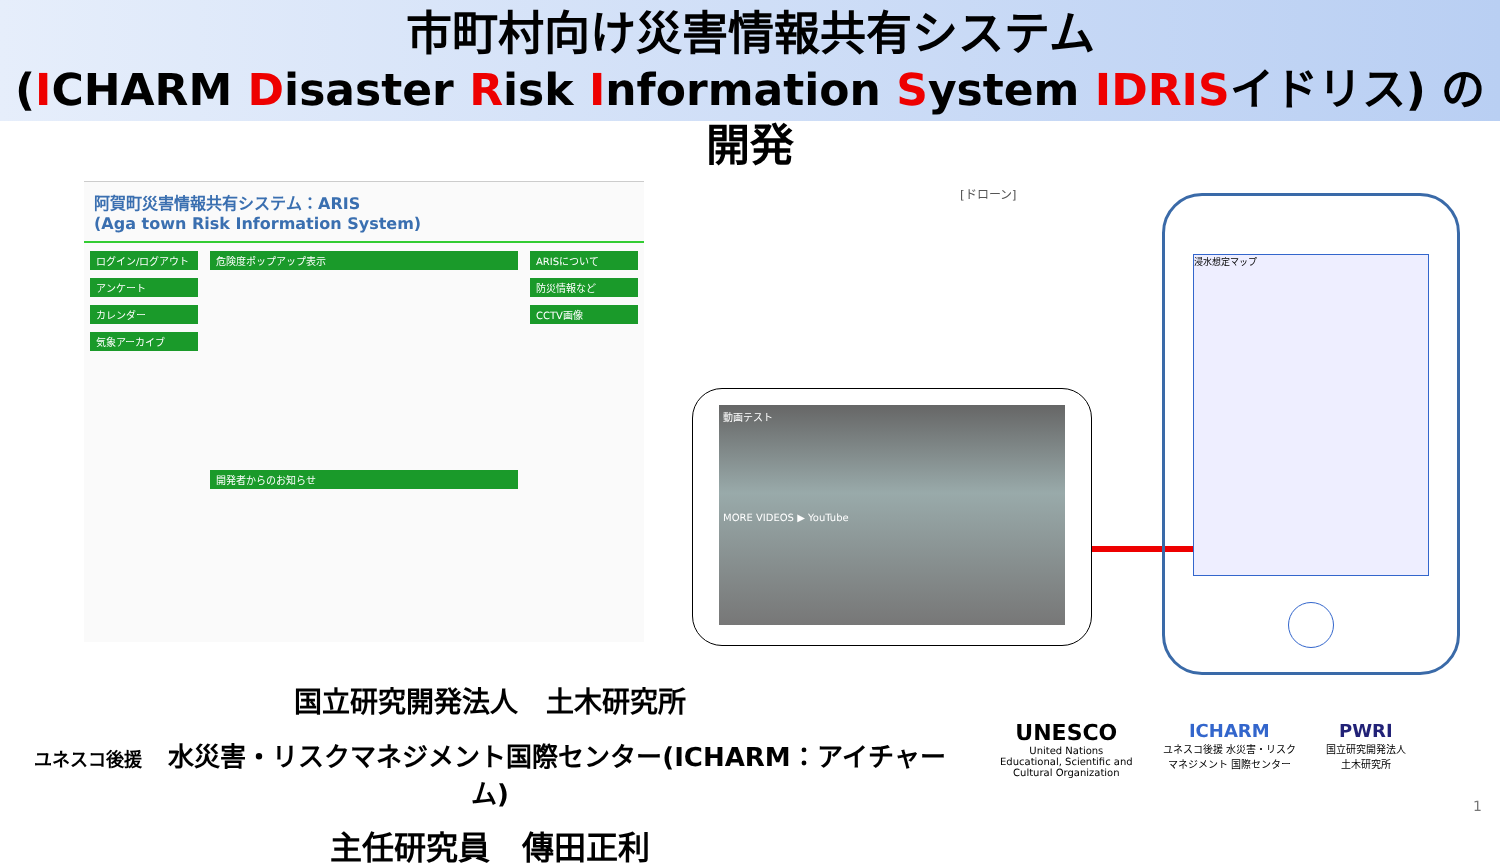市町村向け災害情報共有システム
(ICHARM Disaster Risk Information System IDRISイドリス) の開発
阿賀町災害情報共有システム：ARIS
(Aga town Risk Information System)
ログイン/ログアウト
アンケート
カレンダー
気象アーカイブ
危険度ポップアップ表示
開発者からのお知らせ
ARISについて
防災情報など
CCTV画像
[ドローン]
動画テスト
MORE VIDEOS ▶ YouTube
浸水想定マップ
国立研究開発法人　土木研究所
ユネスコ後援　水災害・リスクマネジメント国際センター(ICHARM：アイチャーム)
主任研究員　傳田正利
UNESCO
United Nations
Educational, Scientific and
Cultural Organization
ICHARM
ユネスコ後援 水災害・リスク
マネジメント 国際センター
PWRI
国立研究開発法人
土木研究所
1